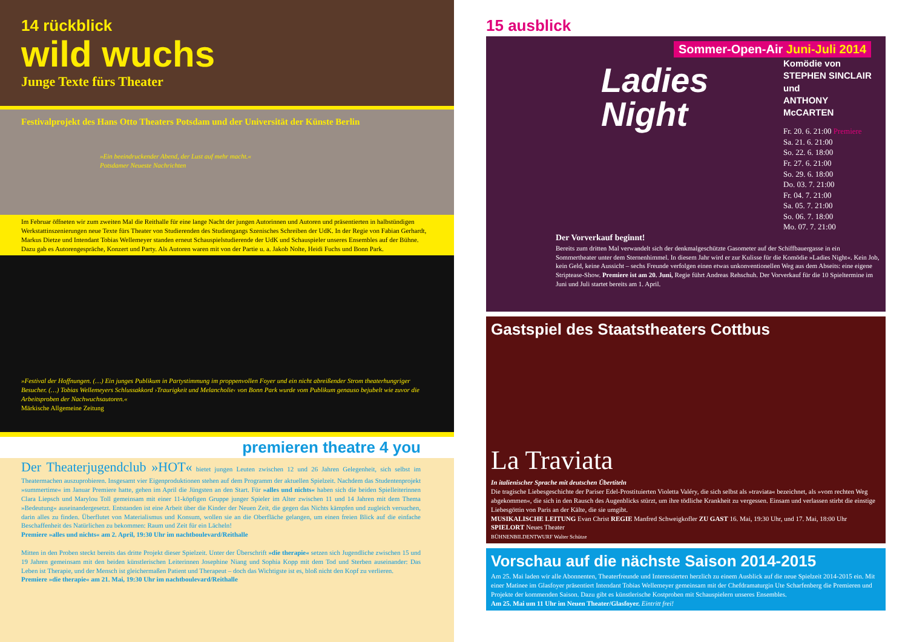14 rückblick
wild wuchs
Junge Texte fürs Theater
Festivalprojekt des Hans Otto Theaters Potsdam und der Universität der Künste Berlin
»Ein beeindruckender Abend, der Lust auf mehr macht.«
Potsdamer Neueste Nachrichten
Im Februar öffneten wir zum zweiten Mal die Reithalle für eine lange Nacht der jungen Autorinnen und Autoren und präsentierten in halbstündigen Werkstattinszenierungen neue Texte fürs Theater von Studierenden des Studiengangs Szenisches Schreiben der UdK. In der Regie von Fabian Gerhardt, Markus Dietze und Intendant Tobias Wellemeyer standen erneut Schauspielstudierende der UdK und Schauspieler unseres Ensembles auf der Bühne. Dazu gab es Autorengespräche, Konzert und Party. Als Autoren waren mit von der Partie u. a. Jakob Nolte, Heidi Fuchs und Bonn Park.
»Festival der Hoffnungen. (…) Ein junges Publikum in Partystimmung im proppenvollen Foyer und ein nicht abreißender Strom theaterhungriger Besucher. (…) Tobias Wellemeyers Schlussakkord ›Traurigkeit und Melancholie‹ von Bonn Park wurde vom Publikum genauso bejubelt wie zuvor die Arbeitsproben der Nachwuchsautoren.«
Märkische Allgemeine Zeitung
premieren theatre 4 you
Der Theaterjugendclub »HOT« bietet jungen Leuten zwischen 12 und 26 Jahren Gelegenheit, sich selbst im Theatermachen auszuprobieren. Insgesamt vier Eigenproduktionen stehen auf dem Programm der aktuellen Spielzeit. Nachdem das Studentenprojekt »summertime« im Januar Premiere hatte, gehen im April die Jüngsten an den Start. Für »alles und nichts« haben sich die beiden Spielleiterinnen Clara Liepsch und Marylou Toll gemeinsam mit einer 11-köpfigen Gruppe junger Spieler im Alter zwischen 11 und 14 Jahren mit dem Thema »Bedeutung« auseinandergesetzt. Entstanden ist eine Arbeit über die Kinder der Neuen Zeit, die gegen das Nichts kämpfen und zugleich versuchen, darin alles zu finden. Überflutet von Materialismus und Konsum, wollen sie an die Oberfläche gelangen, um einen freien Blick auf die einfache Beschaffenheit des Natürlichen zu bekommen: Raum und Zeit für ein Lächeln!
Premiere »alles und nichts« am 2. April, 19:30 Uhr im nachtboulevard/Reithalle
Mitten in den Proben steckt bereits das dritte Projekt dieser Spielzeit. Unter der Überschrift »die therapie« setzen sich Jugendliche zwischen 15 und 19 Jahren gemeinsam mit den beiden künstlerischen Leiterinnen Josephine Niang und Sophia Kopp mit dem Tod und Sterben auseinander: Das Leben ist Therapie, und der Mensch ist gleichermaßen Patient und Therapeut – doch das Wichtigste ist es, bloß nicht den Kopf zu verlieren.
Premiere »die therapie« am 21. Mai, 19:30 Uhr im nachtboulevard/Reithalle
15 ausblick
Sommer-Open-Air Juni-Juli 2014
Ladies Night
Komödie von
STEPHEN SINCLAIR und
ANTHONY McCARTEN
Fr. 20. 6. 21:00 Premiere
Sa. 21. 6. 21:00
So. 22. 6. 18:00
Fr. 27. 6. 21:00
So. 29. 6. 18:00
Do. 03. 7. 21:00
Fr. 04. 7. 21:00
Sa. 05. 7. 21:00
So. 06. 7. 18:00
Mo. 07. 7. 21:00
Der Vorverkauf beginnt!
Bereits zum dritten Mal verwandelt sich der denkmalgeschützte Gasometer auf der Schiffbauergasse in ein Sommertheater unter dem Sternenhimmel. In diesem Jahr wird er zur Kulisse für die Komödie »Ladies Night«. Kein Job, kein Geld, keine Aussicht – sechs Freunde verfolgen einen etwas unkonventionellen Weg aus dem Abseits: eine eigene Striptease-Show. Premiere ist am 20. Juni, Regie führt Andreas Rehschuh. Der Vorverkauf für die 10 Spieltermine im Juni und Juli startet bereits am 1. April.
Gastspiel des Staatstheaters Cottbus
La Traviata
In italienischer Sprache mit deutschen Übertiteln
Die tragische Liebesgeschichte der Pariser Edel-Prostituierten Violetta Valéry, die sich selbst als »traviata« bezeichnet, als »vom rechten Weg abgekommen«, die sich in den Rausch des Augenblicks stürzt, um ihre tödliche Krankheit zu vergessen. Einsam und verlassen stirbt die einstige Liebesgöttin von Paris an der Kälte, die sie umgibt.
MUSIKALISCHE LEITUNG Evan Christ REGIE Manfred Schweigkofler ZU GAST 16. Mai, 19:30 Uhr, und 17. Mai, 18:00 Uhr
SPIELORT Neues Theater
BÜHNENBILDENTWURF Walter Schütze
Vorschau auf die nächste Saison 2014-2015
Am 25. Mai laden wir alle Abonnenten, Theaterfreunde und Interessierten herzlich zu einem Ausblick auf die neue Spielzeit 2014-2015 ein. Mit einer Matinee im Glasfoyer präsentiert Intendant Tobias Wellemeyer gemeinsam mit der Chefdramaturgin Ute Scharfenberg die Premieren und Projekte der kommenden Saison. Dazu gibt es künstlerische Kostproben mit Schauspielern unseres Ensembles.
Am 25. Mai um 11 Uhr im Neuen Theater/Glasfoyer. Eintritt frei!